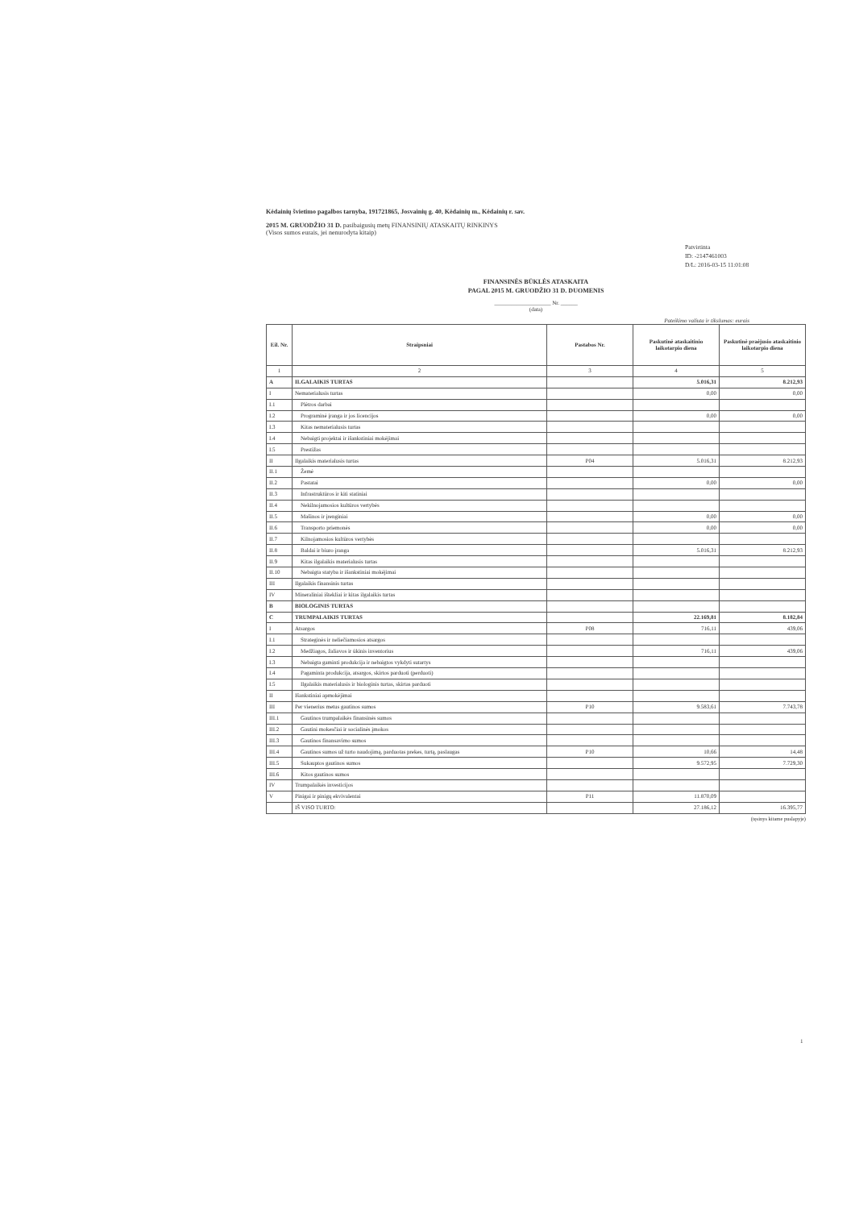Kėdainių švietimo pagalbos tarnyba, 191721865, Josvainių g. 40, Kėdainių m., Kėdainių r. sav.
2015 M. GRUODŽIO 31 D. pasibaigusių metų FINANSINIŲ ATASKAITŲ RINKINYS
(Visos sumos eurais, jei nenurodyta kitaip)
Patvirtinta
ID: -2147461003
D/L: 2016-03-15 11:01:08
FINANSINĖS BŪKLĖS ATASKAITA
PAGAL 2015 M. GRUODŽIO 31 D. DUOMENIS
____________________ Nr. ______
(data)
Pateikimo valiuta ir tikslumas: eurais
| Eil. Nr. | Straipsniai | Pastabos Nr. | Paskutinė ataskaitinio laikotarpio diena | Paskutinė praėjusio ataskaitinio laikotarpio diena |
| --- | --- | --- | --- | --- |
| 1 | 2 | 3 | 4 | 5 |
| A | ILGALAIKIS TURTAS | | 5.016,31 | 8.212,93 |
| I | Nematerialusis turtas | | 0,00 | 0,00 |
| I.1 | Plėtros darbai | | | |
| I.2 | Programinė įranga ir jos licencijos | | 0,00 | 0,00 |
| I.3 | Kitas nematerialusis turtas | | | |
| I.4 | Nebaigti projektai ir išankstiniai mokėjimai | | | |
| I.5 | Prestižas | | | |
| II | Ilgalaikis materialusis turtas | P04 | 5.016,31 | 8.212,93 |
| II.1 | Žemė | | | |
| II.2 | Pastatai | | 0,00 | 0,00 |
| II.3 | Infrastruktūros ir kiti statiniai | | | |
| II.4 | Nekilnojamosios kultūros vertybės | | | |
| II.5 | Mašinos ir įrenginiai | | 0,00 | 0,00 |
| II.6 | Transporto priemonės | | 0,00 | 0,00 |
| II.7 | Kilnojamosios kultūros vertybės | | | |
| II.8 | Baldai ir biuro įranga | | 5.016,31 | 8.212,93 |
| II.9 | Kitas ilgalaikis materialusis turtas | | | |
| II.10 | Nebaigta statyba ir išankstiniai mokėjimai | | | |
| III | Ilgalaikis finansinis turtas | | | |
| IV | Mineraliniai ištekliai ir kitas ilgalaikis turtas | | | |
| B | BIOLOGINIS TURTAS | | | |
| C | TRUMPALAIKIS TURTAS | | 22.169,81 | 8.182,84 |
| I | Atsargos | P08 | 716,11 | 439,06 |
| I.1 | Strateginės ir neliečiamosios atsargos | | | |
| I.2 | Medžiagos, žaliavos ir ūkinis inventorius | | 716,11 | 439,06 |
| I.3 | Nebaigta gaminti produkcija ir nebaigtos vykdyti sutartys | | | |
| I.4 | Pagaminta produkcija, atsargos, skirtos parduoti (perduoti) | | | |
| I.5 | Ilgalaikis materialusis ir biologinis turtas, skirtas parduoti | | | |
| II | Išankstiniai apmokėjimai | | | |
| III | Per vienerius metus gautinos sumos | P10 | 9.583,61 | 7.743,78 |
| III.1 | Gautinos trumpalaikės finansinės sumos | | | |
| III.2 | Gautini mokesčiai ir socialinės įmokos | | | |
| III.3 | Gautinos finansavimo sumos | | | |
| III.4 | Gautinos sumos už turto naudojimą, parduotas prekes, turtą, paslaugas | P10 | 10,66 | 14,48 |
| III.5 | Sukauptos gautinos sumos | | 9.572,95 | 7.729,30 |
| III.6 | Kitos gautinos sumos | | | |
| IV | Trumpalaikės investicijos | | | |
| V | Pinigai ir pinigų ekvivalentai | P11 | 11.870,09 | |
| | IŠ VISO TURTO: | | 27.186,12 | 16.395,77 |
(tęsinys kitame puslapyje)
1